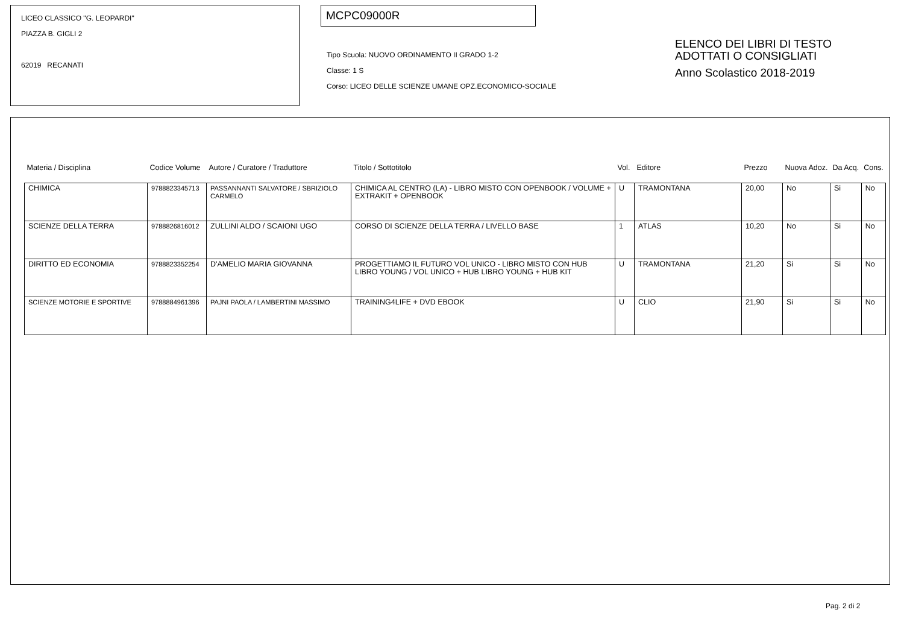LICEO CLASSICO "G. LEOPARDI"
PIAZZA B. GIGLI 2
62019 RECANATI
MCPC09000R
Tipo Scuola: NUOVO ORDINAMENTO II GRADO 1-2
Classe: 1 S
Corso: LICEO DELLE SCIENZE UMANE OPZ.ECONOMICO-SOCIALE
ELENCO DEI LIBRI DI TESTO
ADOTTATI O CONSIGLIATI
Anno Scolastico 2018-2019
| Materia / Disciplina | Codice Volume | Autore / Curatore / Traduttore | Titolo / Sottotitolo | Vol. | Editore | Prezzo | Nuova Adoz. | Da Acq. | Cons. |
| --- | --- | --- | --- | --- | --- | --- | --- | --- | --- |
| CHIMICA | 9788823345713 | PASSANNANTI SALVATORE / SBRIZIOLO CARMELO | CHIMICA AL CENTRO (LA) - LIBRO MISTO CON OPENBOOK / VOLUME + EXTRAKIT + OPENBOOK | U | TRAMONTANA | 20,00 | No | Si | No |
| SCIENZE DELLA TERRA | 9788826816012 | ZULLINI ALDO / SCAIONI UGO | CORSO DI SCIENZE DELLA TERRA / LIVELLO BASE | 1 | ATLAS | 10,20 | No | Si | No |
| DIRITTO ED ECONOMIA | 9788823352254 | D'AMELIO MARIA GIOVANNA | PROGETTIAMO IL FUTURO VOL UNICO - LIBRO MISTO CON HUB LIBRO YOUNG / VOL UNICO + HUB LIBRO YOUNG + HUB KIT | U | TRAMONTANA | 21,20 | Si | Si | No |
| SCIENZE MOTORIE E SPORTIVE | 9788884961396 | PAJNI PAOLA / LAMBERTINI MASSIMO | TRAINING4LIFE + DVD EBOOK | U | CLIO | 21,90 | Si | Si | No |
Pag. 2 di 2